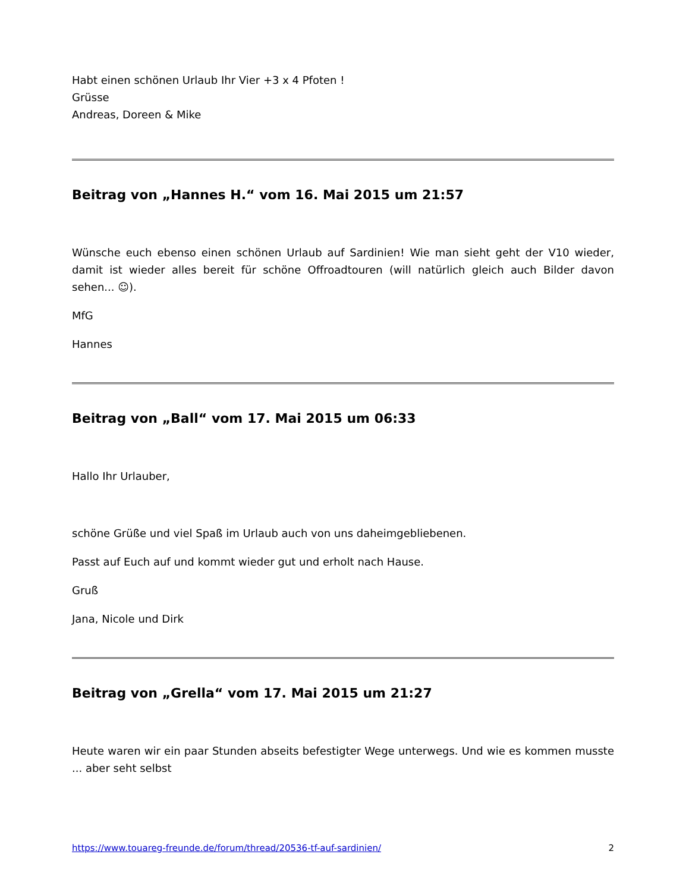Habt einen schönen Urlaub Ihr Vier +3 x 4 Pfoten !
Grüsse
Andreas, Doreen & Mike
Beitrag von „Hannes H.“ vom 16. Mai 2015 um 21:57
Wünsche euch ebenso einen schönen Urlaub auf Sardinien! Wie man sieht geht der V10 wieder, damit ist wieder alles bereit für schöne Offroadtouren (will natürlich gleich auch Bilder davon sehen... ☺).
MfG
Hannes
Beitrag von „Ball“ vom 17. Mai 2015 um 06:33
Hallo Ihr Urlauber,
schöne Grüße und viel Spaß im Urlaub auch von uns daheimgebliebenen.
Passt auf Euch auf und kommt wieder gut und erholt nach Hause.
Gruß
Jana, Nicole und Dirk
Beitrag von „Grella“ vom 17. Mai 2015 um 21:27
Heute waren wir ein paar Stunden abseits befestigter Wege unterwegs. Und wie es kommen musste ... aber seht selbst
https://www.touareg-freunde.de/forum/thread/20536-tf-auf-sardinien/ 2